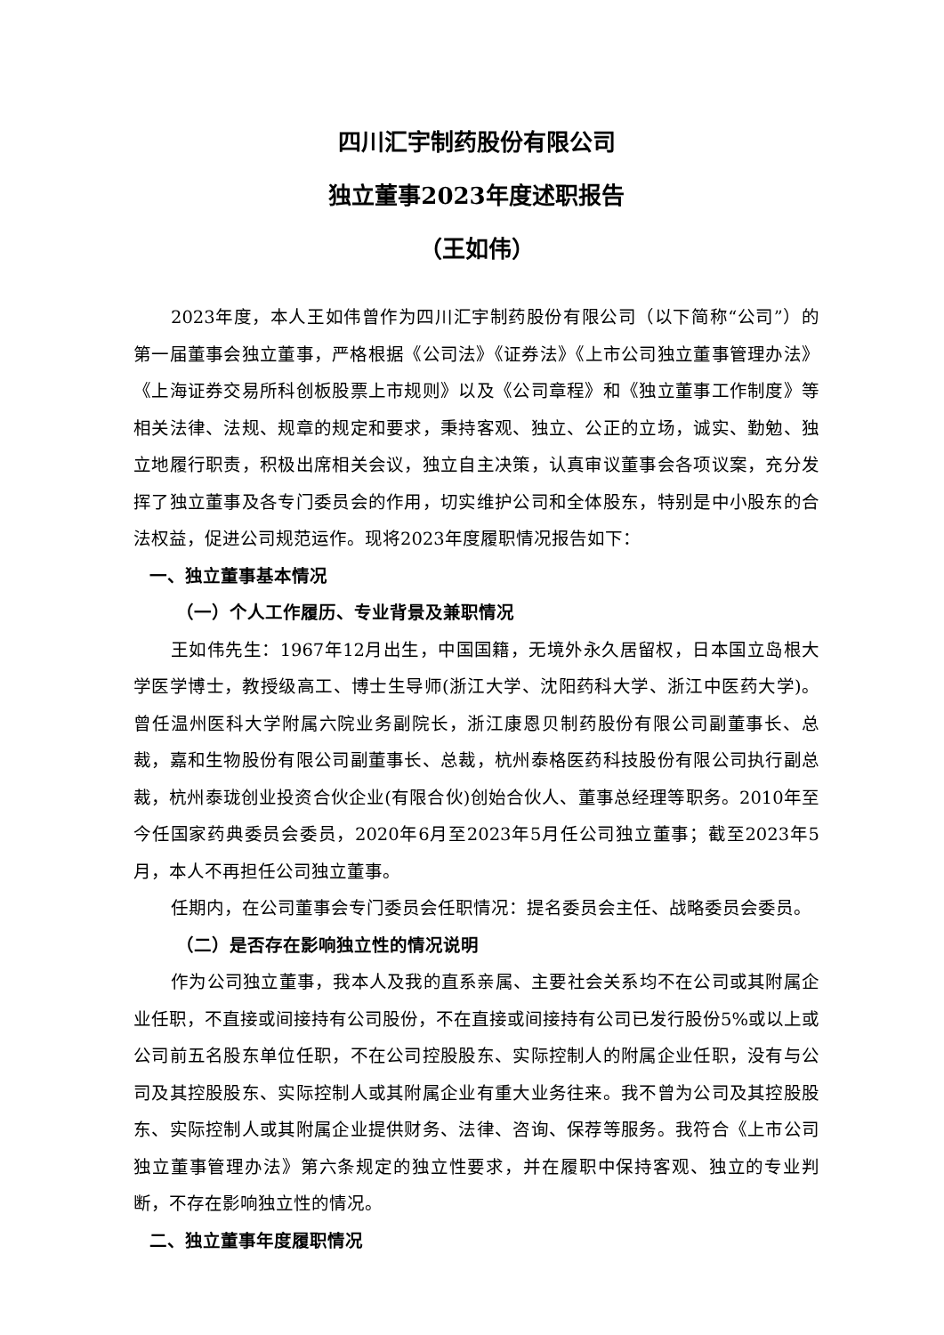四川汇宇制药股份有限公司
独立董事2023年度述职报告
（王如伟）
2023年度，本人王如伟曾作为四川汇宇制药股份有限公司（以下简称“公司”）的第一届董事会独立董事，严格根据《公司法》《证券法》《上市公司独立董事管理办法》《上海证券交易所科创板股票上市规则》以及《公司章程》和《独立董事工作制度》等相关法律、法规、规章的规定和要求，秉持客观、独立、公正的立场，诚实、勤勉、独立地履行职责，积极出席相关会议，独立自主决策，认真审议董事会各项议案，充分发挥了独立董事及各专门委员会的作用，切实维护公司和全体股东，特别是中小股东的合法权益，促进公司规范运作。现将2023年度履职情况报告如下：
一、独立董事基本情况
（一）个人工作履历、专业背景及兼职情况
王如伟先生：1967年12月出生，中国国籍，无境外永久居留权，日本国立岛根大学医学博士，教授级高工、博士生导师(浙江大学、沈阳药科大学、浙江中医药大学)。曾任温州医科大学附属六院业务副院长，浙江康恩贝制药股份有限公司副董事长、总裁，嘉和生物股份有限公司副董事长、总裁，杭州泰格医药科技股份有限公司执行副总裁，杭州泰珑创业投资合伙企业(有限合伙)创始合伙人、董事总经理等职务。2010年至今任国家药典委员会委员，2020年6月至2023年5月任公司独立董事；截至2023年5月，本人不再担任公司独立董事。
任期内，在公司董事会专门委员会任职情况：提名委员会主任、战略委员会委员。
（二）是否存在影响独立性的情况说明
作为公司独立董事，我本人及我的直系亲属、主要社会关系均不在公司或其附属企业任职，不直接或间接持有公司股份，不在直接或间接持有公司已发行股份5%或以上或公司前五名股东单位任职，不在公司控股股东、实际控制人的附属企业任职，没有与公司及其控股股东、实际控制人或其附属企业有重大业务往来。我不曾为公司及其控股股东、实际控制人或其附属企业提供财务、法律、咨询、保荐等服务。我符合《上市公司独立董事管理办法》第六条规定的独立性要求，并在履职中保持客观、独立的专业判断，不存在影响独立性的情况。
二、独立董事年度履职情况